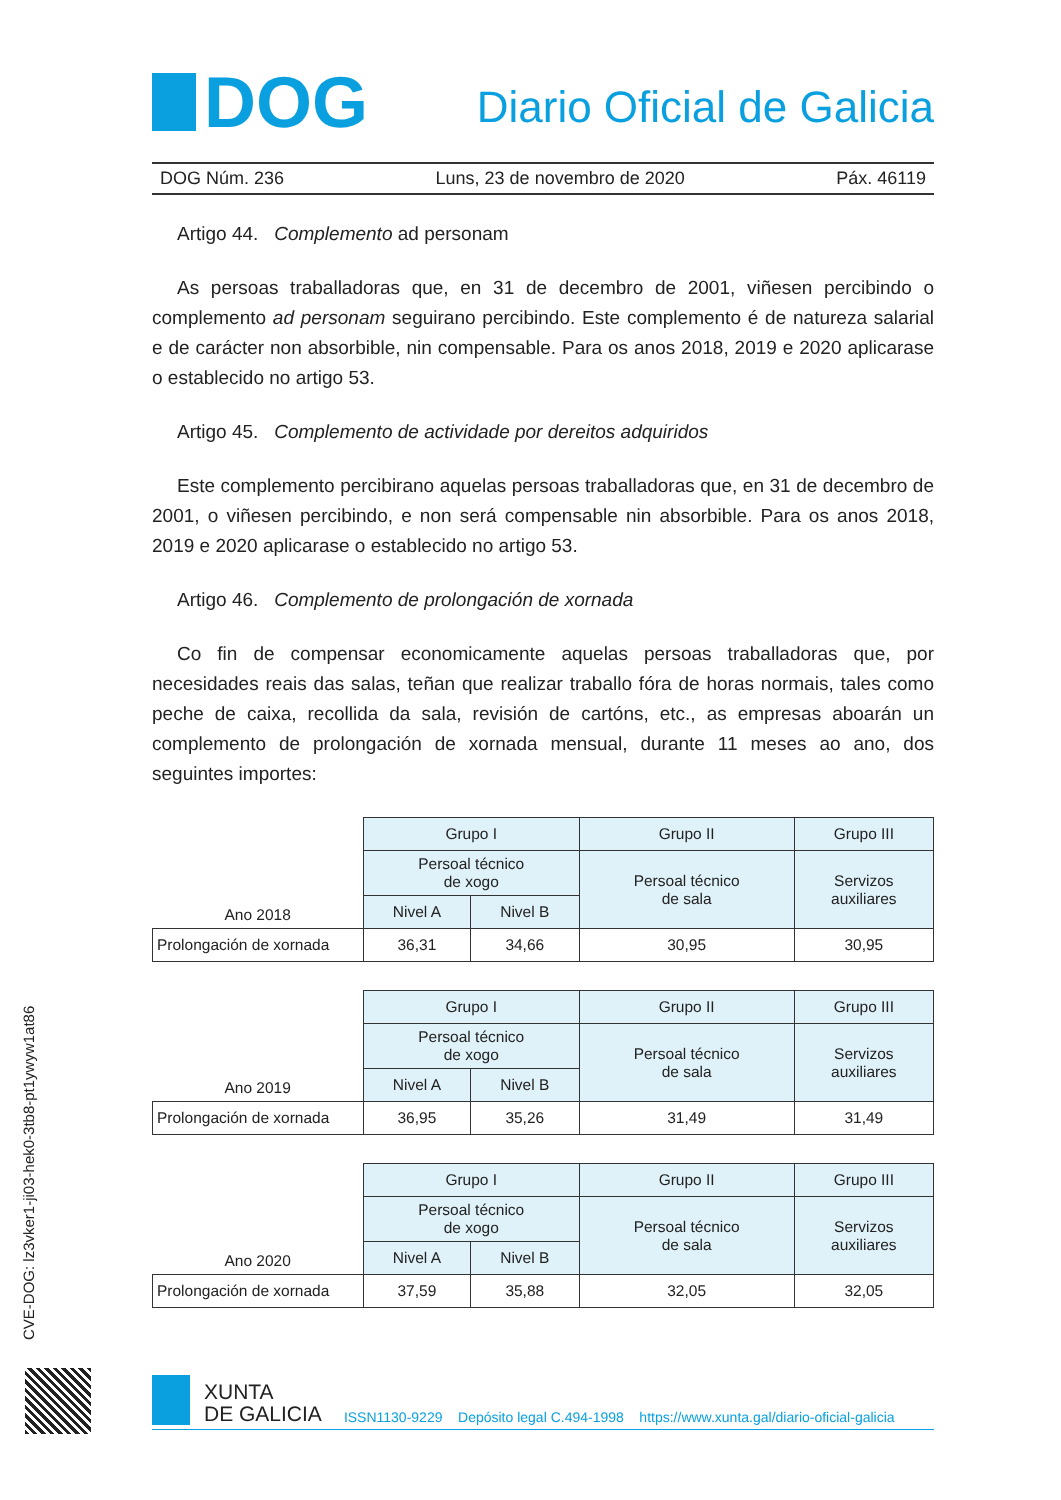DOG
Diario Oficial de Galicia
DOG Núm. 236 Luns, 23 de novembro de 2020 Páx. 46119
Artigo 44. Complemento ad personam
As persoas traballadoras que, en 31 de decembro de 2001, viñesen percibindo o complemento ad personam seguirano percibindo. Este complemento é de natureza salarial e de carácter non absorbible, nin compensable. Para os anos 2018, 2019 e 2020 aplicarase o establecido no artigo 53.
Artigo 45. Complemento de actividade por dereitos adquiridos
Este complemento percibirano aquelas persoas traballadoras que, en 31 de decembro de 2001, o viñesen percibindo, e non será compensable nin absorbible. Para os anos 2018, 2019 e 2020 aplicarase o establecido no artigo 53.
Artigo 46. Complemento de prolongación de xornada
Co fin de compensar economicamente aquelas persoas traballadoras que, por necesidades reais das salas, teñan que realizar traballo fóra de horas normais, tales como peche de caixa, recollida da sala, revisión de cartóns, etc., as empresas aboarán un complemento de prolongación de xornada mensual, durante 11 meses ao ano, dos seguintes importes:
| Ano 2018 | Grupo I | | Grupo II | Grupo III |
| | Persoal técnico de xogo | | Persoal técnico de sala | Servizos auxiliares |
| | Nivel A | Nivel B | | |
| Prolongación de xornada | 36,31 | 34,66 | 30,95 | 30,95 |
| Ano 2019 | Grupo I | | Grupo II | Grupo III |
| | Persoal técnico de xogo | | Persoal técnico de sala | Servizos auxiliares |
| | Nivel A | Nivel B | | |
| Prolongación de xornada | 36,95 | 35,26 | 31,49 | 31,49 |
| Ano 2020 | Grupo I | | Grupo II | Grupo III |
| | Persoal técnico de xogo | | Persoal técnico de sala | Servizos auxiliares |
| | Nivel A | Nivel B | | |
| Prolongación de xornada | 37,59 | 35,88 | 32,05 | 32,05 |
CVE-DOG: lz3vker1-ji03-hek0-3tb8-pt1ywyw1at86
XUNTA
DE GALICIA
ISSN1130-9229 Depósito legal C.494-1998 https://www.xunta.gal/diario-oficial-galicia